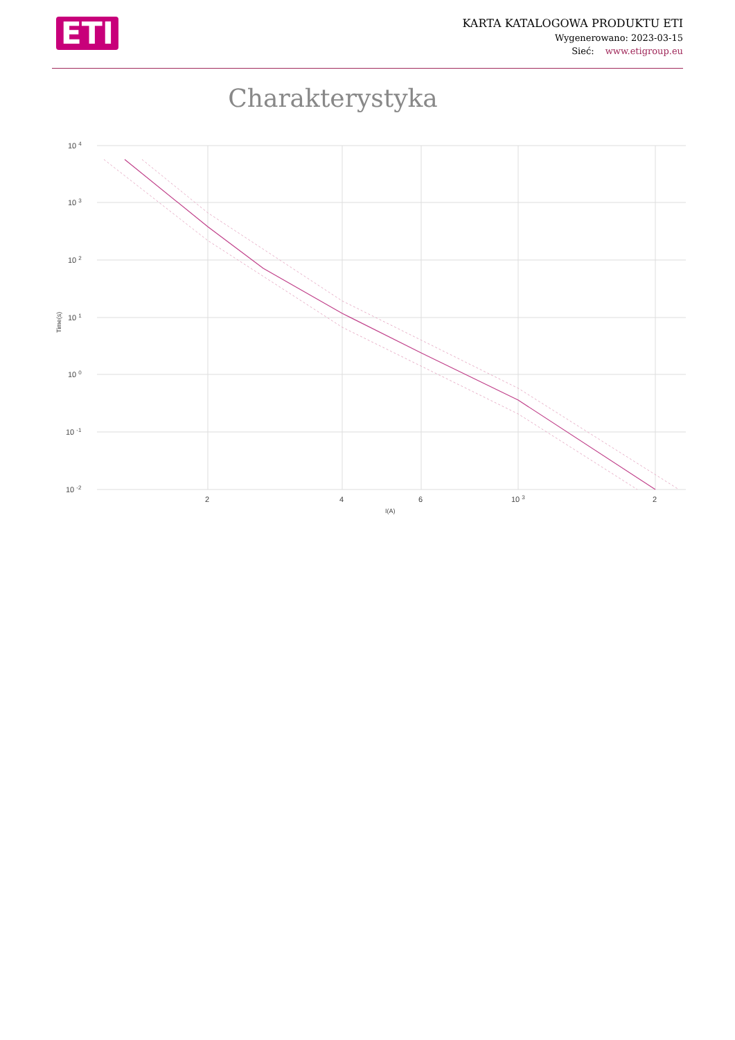ETI
KARTA KATALOGOWA PRODUKTU ETI
Wygenerowano: 2023-03-15
Sieć: www.etigroup.eu
Charakterystyka
10 4
10 3
10 2
10 1
10 0
10 -1
10 -2
Time(s)
2
4
6
10 3
2
I(A)